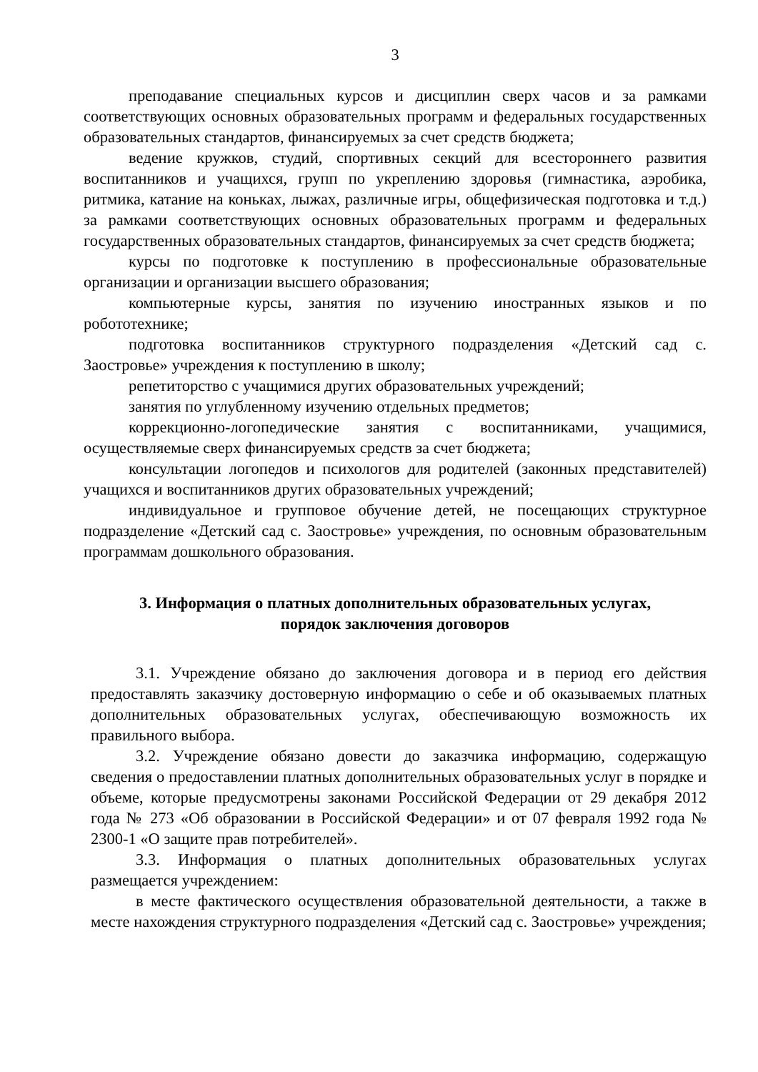3
преподавание специальных курсов и дисциплин сверх часов и за рамками соответствующих основных образовательных программ и федеральных государственных образовательных стандартов, финансируемых за счет средств бюджета;
ведение кружков, студий, спортивных секций для всестороннего развития воспитанников и учащихся, групп по укреплению здоровья (гимнастика, аэробика, ритмика, катание на коньках, лыжах, различные игры, общефизическая подготовка и т.д.) за рамками соответствующих основных образовательных программ и федеральных государственных образовательных стандартов, финансируемых за счет средств бюджета;
курсы по подготовке к поступлению в профессиональные образовательные организации и организации высшего образования;
компьютерные курсы, занятия по изучению иностранных языков и по робототехнике;
подготовка воспитанников структурного подразделения «Детский сад с. Заостровье» учреждения к поступлению в школу;
репетиторство с учащимися других образовательных учреждений;
занятия по углубленному изучению отдельных предметов;
коррекционно-логопедические занятия с воспитанниками, учащимися, осуществляемые сверх финансируемых средств за счет бюджета;
консультации логопедов и психологов для родителей (законных представителей) учащихся и воспитанников других образовательных учреждений;
индивидуальное и групповое обучение детей, не посещающих структурное подразделение «Детский сад с. Заостровье» учреждения, по основным образовательным программам дошкольного образования.
3. Информация о платных дополнительных образовательных услугах,
порядок заключения договоров
3.1. Учреждение обязано до заключения договора и в период его действия предоставлять заказчику достоверную информацию о себе и об оказываемых платных дополнительных образовательных услугах, обеспечивающую возможность их правильного выбора.
3.2. Учреждение обязано довести до заказчика информацию, содержащую сведения о предоставлении платных дополнительных образовательных услуг в порядке и объеме, которые предусмотрены законами Российской Федерации от 29 декабря 2012 года № 273 «Об образовании в Российской Федерации» и от 07 февраля 1992 года № 2300-1 «О защите прав потребителей».
3.3. Информация о платных дополнительных образовательных услугах размещается учреждением:
в месте фактического осуществления образовательной деятельности, а также в месте нахождения структурного подразделения «Детский сад с. Заостровье» учреждения;